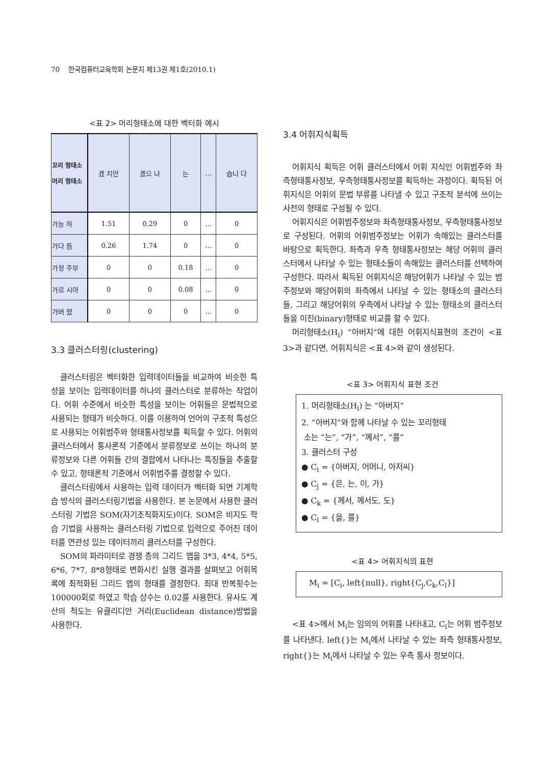70 한국컴퓨터교육학회 논문지 제13권 제1호(2010.1)
<표 2> 머리형태소에 대한 벡터화 예시
| 꼬리 형태소 머리 형태소 | 겠 지만 | 겠으 나 | 는 | … | 습니 다 |
| --- | --- | --- | --- | --- | --- |
| 가능 하 | 1.51 | 0.29 | 0 | … | 0 |
| 가다 듬 | 0.26 | 1.74 | 0 | … | 0 |
| 가정 주부 | 0 | 0 | 0.18 | … | 0 |
| 가르 시아 | 0 | 0 | 0.08 | … | 0 |
| 가버 렸 | 0 | 0 | 0 | … | 0 |
3.3 클러스터링(clustering)
클러스터링은 벡터화한 입력데이터들을 비교하여 비슷한 특성을 보이는 입력데이터를 하나의 클러스터로 분류하는 작업이다. 어휘 수준에서 비슷한 특성을 보이는 어휘들은 문법적으로 사용되는 형태가 비슷하다. 이를 이용하여 언어의 구조적 특성으로 사용되는 어휘범주와 형태통사정보를 획득할 수 있다. 어휘의 클러스터에서 통사론적 기준에서 분류정보로 쓰이는 하나의 분류정보와 다른 어휘들 간의 결합에서 나타나는 특징들을 추출할 수 있고, 형태론적 기준에서 어휘범주를 결정할 수 있다.
클러스터링에서 사용하는 입력 데이터가 벡터화 되면 기계학습 방식의 클러스터링기법을 사용한다. 본 논문에서 사용한 클러스터링 기법은 SOM(자기조직화지도)이다. SOM은 비지도 학습 기법을 사용하는 클러스터링 기법으로 입력으로 주어진 데이터를 연관성 있는 데이터끼리 클러스터를 구성한다.
SOM의 파라미터로 경쟁 층의 그리드 맵을 3*3, 4*4, 5*5, 6*6, 7*7, 8*8형태로 변화시킨 실행 결과를 살펴보고 어휘목록에 최적화된 그리드 맵의 형태를 결정한다. 최대 반복횟수는 100000회로 하였고 학습 상수는 0.02를 사용한다. 유사도 계산의 척도는 유클리디안 거리(Euclidean distance)방법을 사용한다.
3.4 어휘지식획득
어휘지식 획득은 어휘 클러스터에서 어휘 지식인 어휘범주와 좌측형태통사정보, 우측형태통사정보를 획득하는 과정이다. 획득된 어휘지식은 어휘의 문법 부류를 나타낼 수 있고 구조적 분석에 쓰이는 사전의 형태로 구성될 수 있다.
어휘지식은 어휘범주정보와 좌측형태통사정보, 우측형태통사정보로 구성된다. 어휘의 어휘범주정보는 어휘가 속해있는 클러스터를 바탕으로 획득한다. 좌측과 우측 형태통사정보는 해당 어휘의 클러스터에서 나타날 수 있는 형태소들이 속해있는 클러스터를 선택하여 구성한다. 따라서 획득된 어휘지식은 해당어휘가 나타날 수 있는 범주정보와 해당어휘의 좌측에서 나타날 수 있는 형태소의 클러스터들, 그리고 해당어휘의 우측에서 나타날 수 있는 형태소의 클러스터들을 이진(binary)형태로 비교를 할 수 있다.
머리형태소(H<sub>i</sub>) “아버지”에 대한 어휘지식표현의 조건이 <표 3>과 같다면, 어휘지식은 <표 4>와 같이 생성된다.
<표 3> 어휘지식 표현 조건
1. 머리형태소(H<sub>i</sub>) 는 “아버지”
2. “아버지”와 함께 나타날 수 있는 꼬리형태
소는 “는”, “가”, “께서”, “를”
3. 클러스터 구성
● C<sub>i</sub> = {아버지, 어머니, 아저씨}
● C<sub>j</sub> = {은, 는, 이, 가}
● C<sub>k</sub> = {께서, 께서도, 도}
● C<sub>l</sub> = {을, 를}
<표 4> 어휘지식의 표현
M<sub>i</sub> = [C<sub>i</sub>, left{null}, right{C<sub>j</sub>,C<sub>k</sub>,C<sub>l</sub>}]
<표 4>에서 M<sub>i</sub>는 임의의 어휘를 나타내고, C<sub>i</sub>는 어휘 범주정보를 나타낸다. left{}는 M<sub>i</sub>에서 나타날 수 있는 좌측 형태통사정보, right{}는 M<sub>i</sub>에서 나타날 수 있는 우측 통사 정보이다.